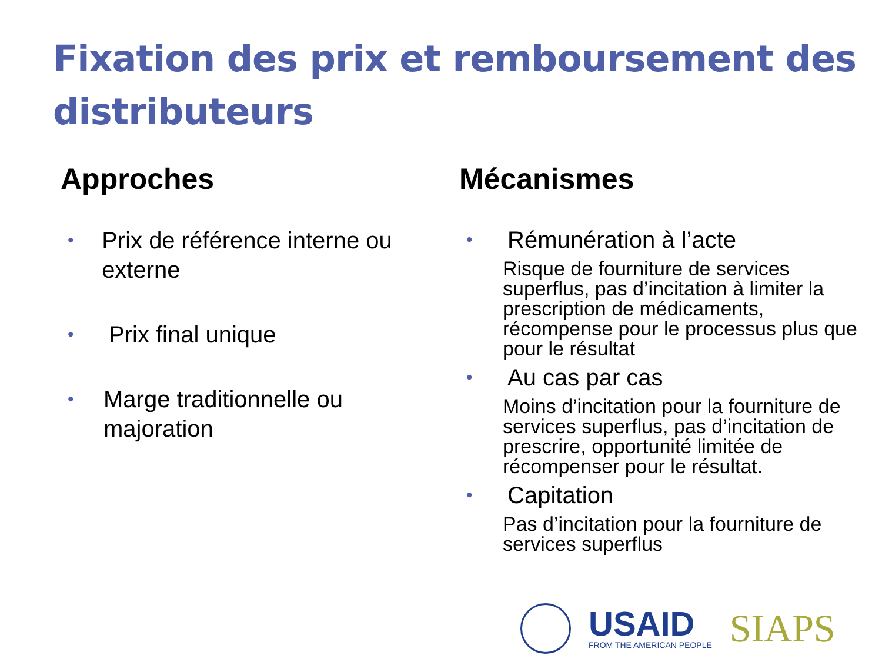Fixation des prix et remboursement des distributeurs
Approches
• Prix de référence interne ou externe
• Prix final unique
• Marge traditionnelle ou majoration
Mécanismes
• Rémunération à l’acte
Risque de fourniture de services superflus, pas d’incitation à limiter la prescription de médicaments, récompense pour le processus plus que pour le résultat
• Au cas par cas
Moins d’incitation pour la fourniture de services superflus, pas d’incitation de prescrire, opportunité limitée de récompenser pour le résultat.
• Capitation
Pas d’incitation pour la fourniture de services superflus
USAID
FROM THE AMERICAN PEOPLE
SIAPS